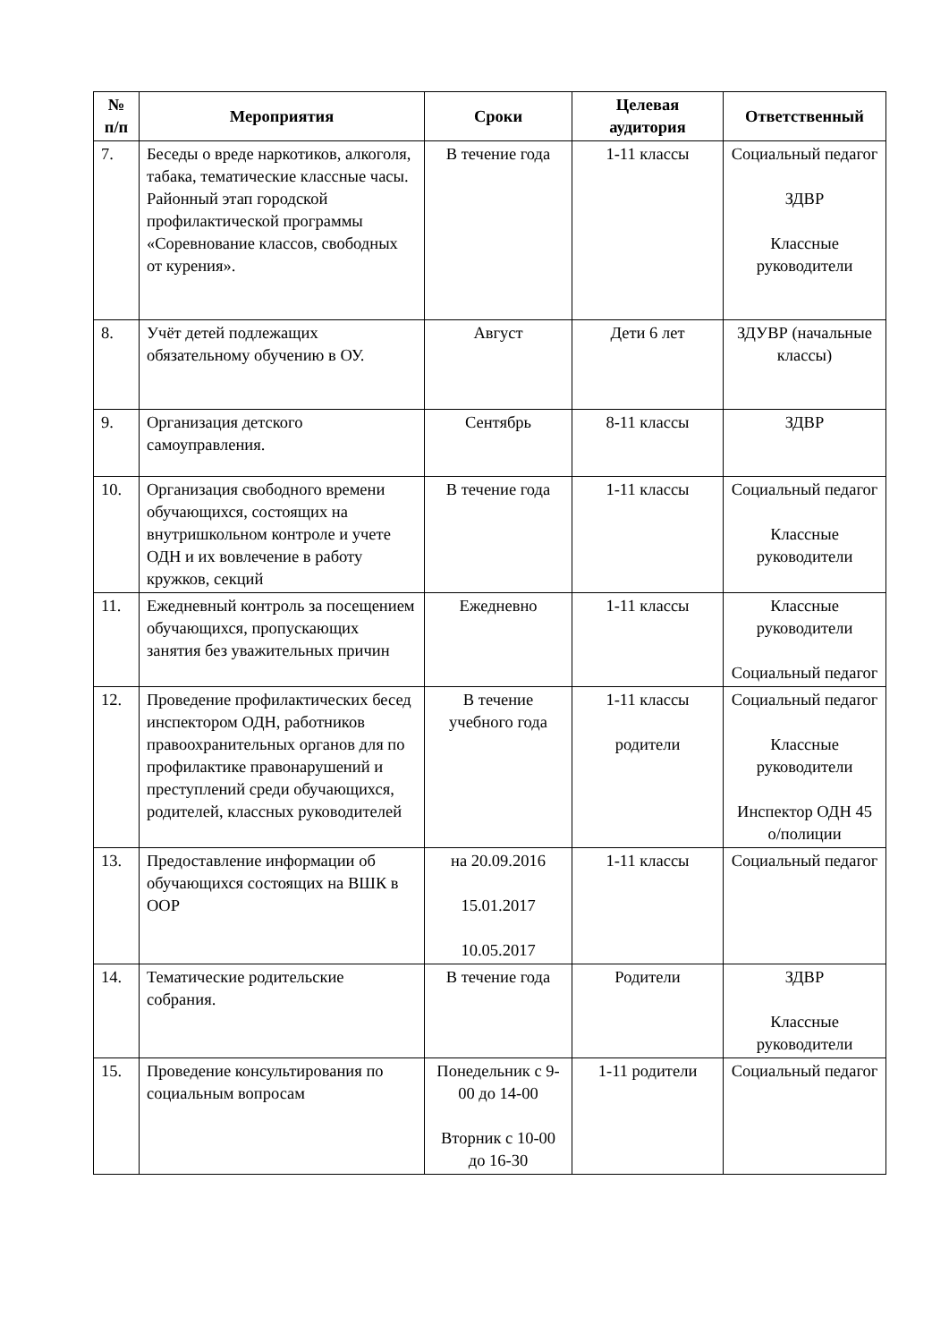| № п/п | Мероприятия | Сроки | Целевая аудитория | Ответственный |
| --- | --- | --- | --- | --- |
| 7. | Беседы о вреде наркотиков, алкоголя, табака, тематические классные часы. Районный этап городской профилактической программы «Соревнование классов, свободных от курения». | В течение года | 1-11 классы | Социальный педагог ЗДВР Классные руководители |
| 8. | Учёт детей подлежащих обязательному обучению в ОУ. | Август | Дети 6 лет | ЗДУВР (начальные классы) |
| 9. | Организация детского самоуправления. | Сентябрь | 8-11 классы | ЗДВР |
| 10. | Организация свободного времени обучающихся, состоящих на внутришкольном контроле и учете ОДН и их вовлечение в работу кружков, секций | В течение года | 1-11 классы | Социальный педагог Классные руководители |
| 11. | Ежедневный контроль за посещением обучающихся, пропускающих занятия без уважительных причин | Ежедневно | 1-11 классы | Классные руководители Социальный педагог |
| 12. | Проведение профилактических бесед инспектором ОДН, работников правоохранительных органов для по профилактике правонарушений и преступлений среди обучающихся, родителей, классных руководителей | В течение учебного года | 1-11 классы родители | Социальный педагог Классные руководители Инспектор ОДН 45 о/полиции |
| 13. | Предоставление информации об обучающихся состоящих на ВШК в ООР | на 20.09.2016 15.01.2017 10.05.2017 | 1-11 классы | Социальный педагог |
| 14. | Тематические родительские собрания. | В течение года | Родители | ЗДВР Классные руководители |
| 15. | Проведение консультирования по социальным вопросам | Понедельник с 9-00 до 14-00 Вторник с 10-00 до 16-30 | 1-11 родители | Социальный педагог |